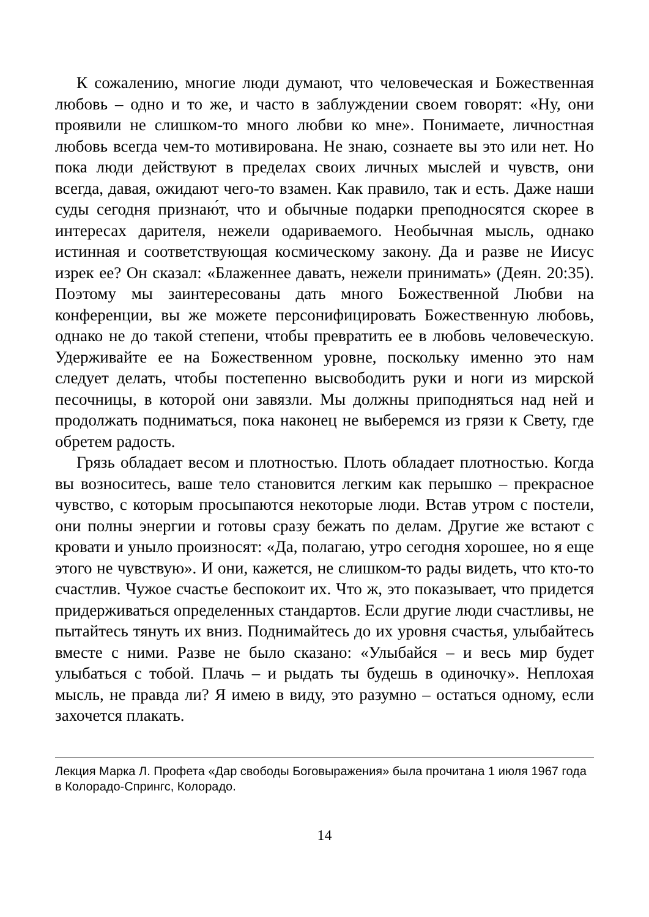К сожалению, многие люди думают, что человеческая и Божественная любовь – одно и то же, и часто в заблуждении своем говорят: «Ну, они проявили не слишком-то много любви ко мне». Понимаете, личностная любовь всегда чем-то мотивирована. Не знаю, сознаете вы это или нет. Но пока люди действуют в пределах своих личных мыслей и чувств, они всегда, давая, ожидают чего-то взамен. Как правило, так и есть. Даже наши суды сегодня признаю́т, что и обычные подарки преподносятся скорее в интересах дарителя, нежели одариваемого. Необычная мысль, однако истинная и соответствующая космическому закону. Да и разве не Иисус изрек ее? Он сказал: «Блаженнее давать, нежели принимать» (Деян. 20:35). Поэтому мы заинтересованы дать много Божественной Любви на конференции, вы же можете персонифицировать Божественную любовь, однако не до такой степени, чтобы превратить ее в любовь человеческую. Удерживайте ее на Божественном уровне, поскольку именно это нам следует делать, чтобы постепенно высвободить руки и ноги из мирской песочницы, в которой они завязли. Мы должны приподняться над ней и продолжать подниматься, пока наконец не выберемся из грязи к Свету, где обретем радость.
Грязь обладает весом и плотностью. Плоть обладает плотностью. Когда вы возноситесь, ваше тело становится легким как перышко – прекрасное чувство, с которым просыпаются некоторые люди. Встав утром с постели, они полны энергии и готовы сразу бежать по делам. Другие же встают с кровати и уныло произносят: «Да, полагаю, утро сегодня хорошее, но я еще этого не чувствую». И они, кажется, не слишком-то рады видеть, что кто-то счастлив. Чужое счастье беспокоит их. Что ж, это показывает, что придется придерживаться определенных стандартов. Если другие люди счастливы, не пытайтесь тянуть их вниз. Поднимайтесь до их уровня счастья, улыбайтесь вместе с ними. Разве не было сказано: «Улыбайся – и весь мир будет улыбаться с тобой. Плачь – и рыдать ты будешь в одиночку». Неплохая мысль, не правда ли? Я имею в виду, это разумно – остаться одному, если захочется плакать.
Лекция Марка Л. Профета «Дар свободы Боговыражения» была прочитана 1 июля 1967 года в Колорадо-Спрингс, Колорадо.
14